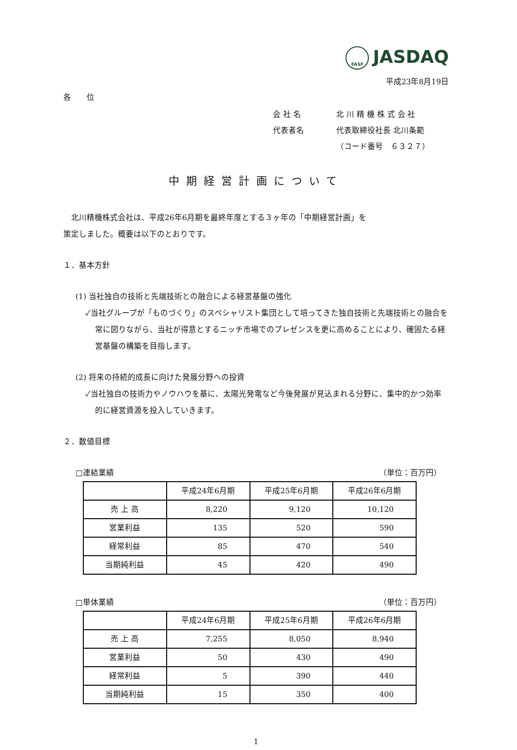FASF JASDAQ
平成23年8月19日
各　　位
会 社 名 北 川 精 機 株 式 会 社
代表者名 代表取締役社長 北川条範
（コード番号　６３２７）
中期経営計画について
　北川精機株式会社は、平成26年6月期を最終年度とする３ヶ年の「中期経営計画」を
策定しました。概要は以下のとおりです。
１．基本方針
(1) 当社独自の技術と先端技術との融合による経営基盤の強化
✓当社グループが「ものづくり」のスペシャリスト集団として培ってきた独自技術と先端技術との融合を常に図りながら、当社が得意とするニッチ市場でのプレゼンスを更に高めることにより、確固たる経営基盤の構築を目指します。
(2) 将来の持続的成長に向けた発展分野への投資
✓当社独自の技術力やノウハウを基に、太陽光発電など今後発展が見込まれる分野に、集中的かつ効率的に経営資源を投入していきます。
２．数値目標
□連結業績 （単位：百万円）
| | 平成24年6月期 | 平成25年6月期 | 平成26年6月期 |
| --- | --- | --- | --- |
| 売 上 高 | 8,220 | 9,120 | 10,120 |
| 営業利益 | 135 | 520 | 590 |
| 経常利益 | 85 | 470 | 540 |
| 当期純利益 | 45 | 420 | 490 |
□単体業績 （単位：百万円）
| | 平成24年6月期 | 平成25年6月期 | 平成26年6月期 |
| --- | --- | --- | --- |
| 売 上 高 | 7,255 | 8,050 | 8,940 |
| 営業利益 | 50 | 430 | 490 |
| 経常利益 | 5 | 390 | 440 |
| 当期純利益 | 15 | 350 | 400 |
1